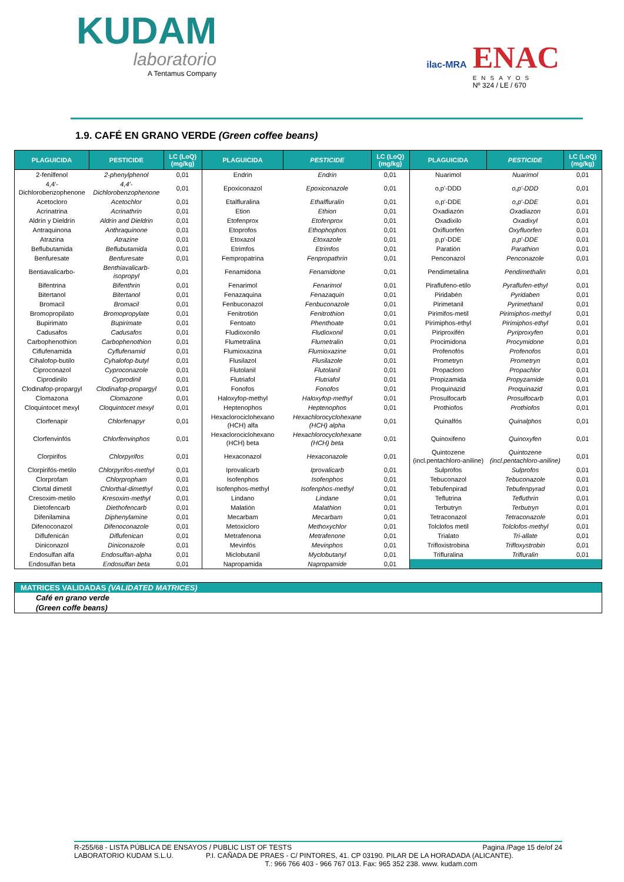KUDAM
laboratorio
A Tentamus Company
ilac-MRA
ENAC
ENSAYOS
Nº 324 / LE / 670
1.9. CAFÉ EN GRANO VERDE (Green coffee beans)
| PLAGUICIDA | PESTICIDE | LC (LoQ) (mg/kg) | PLAGUICIDA | PESTICIDE | LC (LoQ) (mg/kg) | PLAGUICIDA | PESTICIDE | LC (LoQ) (mg/kg) |
| --- | --- | --- | --- | --- | --- | --- | --- | --- |
| 2-fenilfenol | 2-phenylphenol | 0,01 | Endrin | Endrin | 0,01 | Nuarimol | Nuarimol | 0,01 |
| 4,4'-Dichlorobenzophenone | 4,4'-Dichlorobenzophenone | 0,01 | Epoxiconazol | Epoxiconazole | 0,01 | o,p'-DDD | o,p'-DDD | 0,01 |
| Acetocloro | Acetochlor | 0,01 | Etalfluralina | Ethalfluralin | 0,01 | o,p'-DDE | o,p'-DDE | 0,01 |
| Acrinatrina | Acrinathrin | 0,01 | Etion | Ethion | 0,01 | Oxadiazón | Oxadiazon | 0,01 |
| Aldrín y Dieldrín | Aldrin and Dieldrin | 0,01 | Etofenprox | Etofenprox | 0,01 | Oxadixilo | Oxadixyl | 0,01 |
| Antraquinona | Anthraquinone | 0,01 | Etoprofos | Ethophophos | 0,01 | Oxifluorfén | Oxyfluorfen | 0,01 |
| Atrazina | Atrazine | 0,01 | Etoxazol | Etoxazole | 0,01 | p,p'-DDE | p,p'-DDE | 0,01 |
| Beflubutamida | Beflubutamida | 0,01 | Etrimfos | Etrimfos | 0,01 | Paratión | Parathion | 0,01 |
| Benfuresate | Benfuresate | 0,01 | Fempropatrina | Fenpropathrin | 0,01 | Penconazol | Penconazole | 0,01 |
| Bentiavalicarbo- | Benthiavalicarb-isopropyl | 0,01 | Fenamidona | Fenamidone | 0,01 | Pendimetalina | Pendimethalin | 0,01 |
| Bifentrina | Bifenthrin | 0,01 | Fenarimol | Fenarimol | 0,01 | Piraflufeno-etilo | Pyraflufen-ethyl | 0,01 |
| Bitertanol | Bitertanol | 0,01 | Fenazaquina | Fenazaquin | 0,01 | Piridabén | Pyridaben | 0,01 |
| Bromacil | Bromacil | 0,01 | Fenbuconazol | Fenbuconazole | 0,01 | Pirimetanil | Pyrimethanil | 0,01 |
| Bromopropilato | Bromopropylate | 0,01 | Fenitrotión | Fenitrothion | 0,01 | Pirimifos-metil | Pirimiphos-methyl | 0,01 |
| Bupirimato | Bupirimate | 0,01 | Fentoato | Phenthoate | 0,01 | Pirimiphos-ethyl | Pirimiphos-ethyl | 0,01 |
| Cadusafos | Cadusafos | 0,01 | Fludioxonilo | Fludioxonil | 0,01 | Piriproxifén | Pyriproxyfen | 0,01 |
| Carbophenothion | Carbophenothion | 0,01 | Flumetralina | Flumetralin | 0,01 | Procimidona | Procymidone | 0,01 |
| Ciflufenamida | Cyflufenamid | 0,01 | Flumioxazina | Flumioxazine | 0,01 | Profenofós | Profenofos | 0,01 |
| Cihalofop-butilo | Cyhalofop-butyl | 0,01 | Flusilazol | Flusilazole | 0,01 | Prometryn | Prometryn | 0,01 |
| Ciproconazol | Cyproconazole | 0,01 | Flutolanil | Flutolanil | 0,01 | Propacloro | Propachlor | 0,01 |
| Ciprodinilo | Cyprodinil | 0,01 | Flutriafol | Flutriafol | 0,01 | Propizamida | Propyzamide | 0,01 |
| Clodinafop-propargyl | Clodinafop-propargyl | 0,01 | Fonofos | Fonofos | 0,01 | Proquinazid | Proquinazid | 0,01 |
| Clomazona | Clomazone | 0,01 | Haloxyfop-methyl | Haloxyfop-methyl | 0,01 | Prosulfocarb | Prosulfocarb | 0,01 |
| Cloquintocet mexyl | Cloquintocet mexyl | 0,01 | Heptenophos | Heptenophos | 0,01 | Prothiofos | Prothiofos | 0,01 |
| Clorfenapir | Chlorfenapyr | 0,01 | Hexaclorociclohexano (HCH) alfa | Hexachlorocyclohexane (HCH) alpha | 0,01 | Quinalfós | Quinalphos | 0,01 |
| Clorfenvinfós | Chlorfenvinphos | 0,01 | Hexaclorociclohexano (HCH) beta | Hexachlorocyclohexane (HCH) beta | 0,01 | Quinoxifeno | Quinoxyfen | 0,01 |
| Clorpirifos | Chlorpyrifos | 0,01 | Hexaconazol | Hexaconazole | 0,01 | Quintozene (incl.pentachloro-aniline) | Quintozene (incl.pentachloro-aniline) | 0,01 |
| Clorpirifós-metilo | Chlorpyrifos-methyl | 0,01 | Iprovalicarb | Iprovalicarb | 0,01 | Sulprofos | Sulprofos | 0,01 |
| Clorprofam | Chlorpropham | 0,01 | Isofenphos | Isofenphos | 0,01 | Tebuconazol | Tebuconazole | 0,01 |
| Clortal dimetil | Chlorthal-dimethyl | 0,01 | Isofenphos-methyl | Isofenphos-methyl | 0,01 | Tebufenpirad | Tebufenpyrad | 0,01 |
| Cresoxim-metilo | Kresoxim-methyl | 0,01 | Lindano | Lindane | 0,01 | Teflutrina | Tefluthrin | 0,01 |
| Dietofencarb | Diethofencarb | 0,01 | Malatión | Malathion | 0,01 | Terbutryn | Terbutryn | 0,01 |
| Difenilamina | Diphenylamine | 0,01 | Mecarbam | Mecarbam | 0,01 | Tetraconazol | Tetraconazole | 0,01 |
| Difenoconazol | Difenoconazole | 0,01 | Metoxicloro | Methoxychlor | 0,01 | Tolclofos metil | Tolclofos-methyl | 0,01 |
| Diflufenicán | Diflufenican | 0,01 | Metrafenona | Metrafenone | 0,01 | Trialato | Tri-allate | 0,01 |
| Diniconazol | Diniconazole | 0,01 | Mevinfós | Mevinphos | 0,01 | Trifloxistrobina | Trifloxystrobin | 0,01 |
| Endosulfan alfa | Endosulfan-alpha | 0,01 | Miclobutanil | Myclobutanyl | 0,01 | Trifluralina | Trifluralin | 0,01 |
| Endosulfan beta | Endosulfan beta | 0,01 | Napropamida | Napropamide | 0,01 | | | |
MATRICES VALIDADAS (VALIDATED MATRICES)
Café en grano verde
(Green coffe beans)
R-255/68 - LISTA PÚBLICA DE ENSAYOS / PUBLIC LIST OF TESTS Pagina /Page 15 de/of 24
LABORATORIO KUDAM S.L.U. P.I. CAÑADA DE PRAES - C/ PINTORES, 41. CP 03190. PILAR DE LA HORADADA (ALICANTE).
T.: 966 766 403 - 966 767 013. Fax: 965 352 238. www. kudam.com